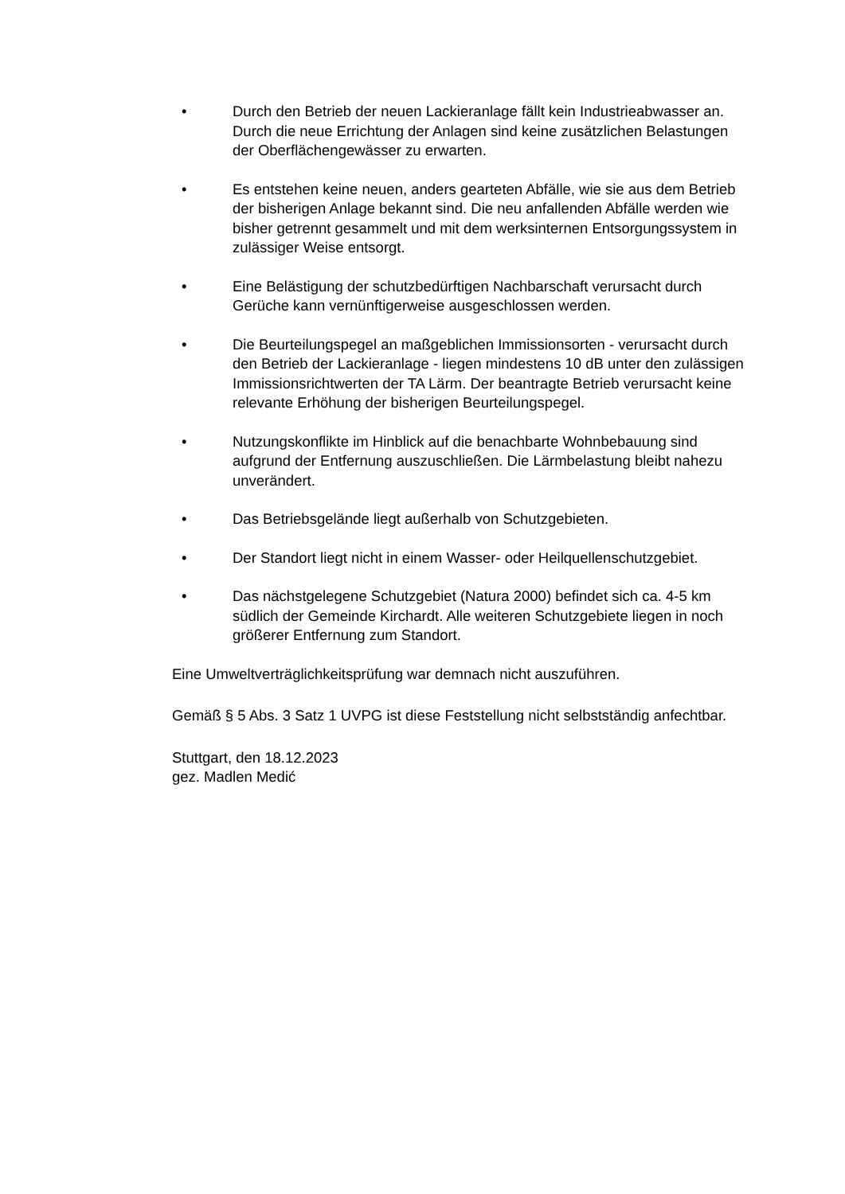• Durch den Betrieb der neuen Lackieranlage fällt kein Industrieabwasser an. Durch die neue Errichtung der Anlagen sind keine zusätzlichen Belastungen der Oberflächengewässer zu erwarten.
• Es entstehen keine neuen, anders gearteten Abfälle, wie sie aus dem Betrieb der bisherigen Anlage bekannt sind. Die neu anfallenden Abfälle werden wie bisher getrennt gesammelt und mit dem werksinternen Entsorgungssystem in zulässiger Weise entsorgt.
• Eine Belästigung der schutzbedürftigen Nachbarschaft verursacht durch Gerüche kann vernünftigerweise ausgeschlossen werden.
• Die Beurteilungspegel an maßgeblichen Immissionsorten - verursacht durch den Betrieb der Lackieranlage - liegen mindestens 10 dB unter den zulässigen Immissionsrichtwerten der TA Lärm. Der beantragte Betrieb verursacht keine relevante Erhöhung der bisherigen Beurteilungspegel.
• Nutzungskonflikte im Hinblick auf die benachbarte Wohnbebauung sind aufgrund der Entfernung auszuschließen. Die Lärmbelastung bleibt nahezu unverändert.
• Das Betriebsgelände liegt außerhalb von Schutzgebieten.
• Der Standort liegt nicht in einem Wasser- oder Heilquellenschutzgebiet.
• Das nächstgelegene Schutzgebiet (Natura 2000) befindet sich ca. 4-5 km südlich der Gemeinde Kirchardt. Alle weiteren Schutzgebiete liegen in noch größerer Entfernung zum Standort.
Eine Umweltverträglichkeitsprüfung war demnach nicht auszuführen.
Gemäß § 5 Abs. 3 Satz 1 UVPG ist diese Feststellung nicht selbstständig anfechtbar.
Stuttgart, den 18.12.2023
gez. Madlen Medić